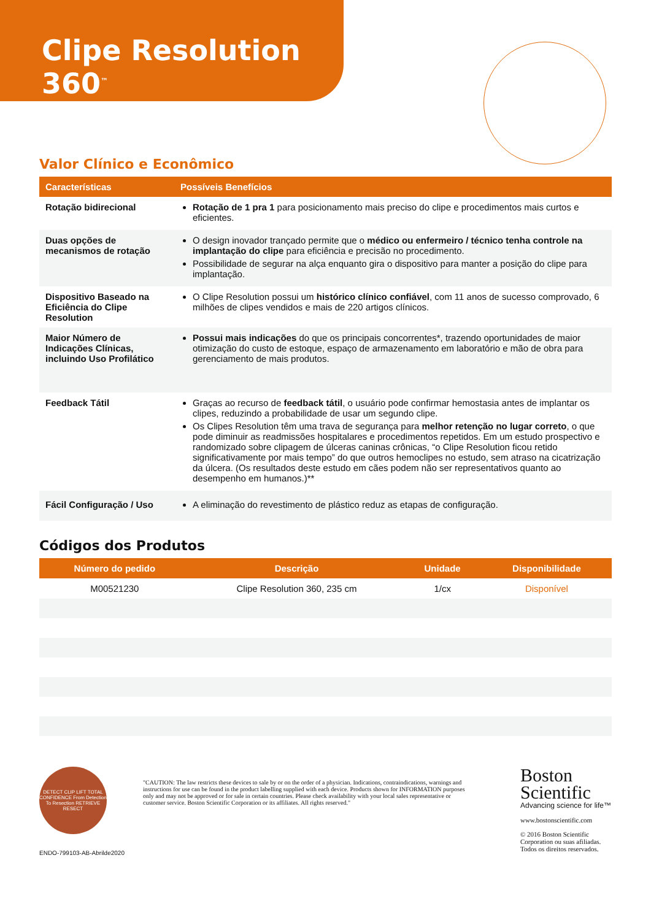Clipe Resolution 360<sup>™</sup>
Valor Clínico e Econômico
| Características | Possíveis Benefícios |
| --- | --- |
| Rotação bidirecional | Rotação de 1 pra 1 para posicionamento mais preciso do clipe e procedimentos mais curtos e eficientes. |
| Duas opções de mecanismos de rotação | O design inovador trançado permite que o médico ou enfermeiro / técnico tenha controle na implantação do clipe para eficiência e precisão no procedimento. Possibilidade de segurar na alça enquanto gira o dispositivo para manter a posição do clipe para implantação. |
| Dispositivo Baseado na Eficiência do Clipe Resolution | O Clipe Resolution possui um histórico clínico confiável , com 11 anos de sucesso comprovado, 6 milhões de clipes vendidos e mais de 220 artigos clínicos. |
| Maior Número de Indicações Clínicas, incluindo Uso Profilático | Possui mais indicações do que os principais concorrentes*, trazendo oportunidades de maior otimização do custo de estoque, espaço de armazenamento em laboratório e mão de obra para gerenciamento de mais produtos. |
| Feedback Tátil | Graças ao recurso de feedback tátil , o usuário pode confirmar hemostasia antes de implantar os clipes, reduzindo a probabilidade de usar um segundo clipe. Os Clipes Resolution têm uma trava de segurança para melhor retenção no lugar correto , o que pode diminuir as readmissões hospitalares e procedimentos repetidos. Em um estudo prospectivo e randomizado sobre clipagem de úlceras caninas crônicas, “o Clipe Resolution ficou retido significativamente por mais tempo” do que outros hemoclipes no estudo, sem atraso na cicatrização da úlcera. (Os resultados deste estudo em cães podem não ser representativos quanto ao desempenho em humanos.)** |
| Fácil Configuração / Uso | A eliminação do revestimento de plástico reduz as etapas de configuração. |
Códigos dos Produtos
| Número do pedido | Descrição | Unidade | Disponibilidade |
| --- | --- | --- | --- |
| M00521230 | Clipe Resolution 360, 235 cm | 1/cx | Disponível |
DETECT CLIP LIFT TOTAL CONFIDENCE From Detection To Resection RETRIEVE RESECT
ENDO-799103-AB-Abrilde2020
"CAUTION: The law restricts these devices to sale by or on the order of a physician. Indications, contraindications, warnings and instructions for use can be found in the product labelling supplied with each device. Products shown for INFORMATION purposes only and may not be approved or for sale in certain countries. Please check availability with your local sales representative or customer service. Boston Scientific Corporation or its affiliates. All rights reserved."
Boston
Scientific
Advancing science for life™
www.bostonscientific.com
© 2016 Boston Scientific
Corporation ou suas afiliadas.
Todos os direitos reservados.